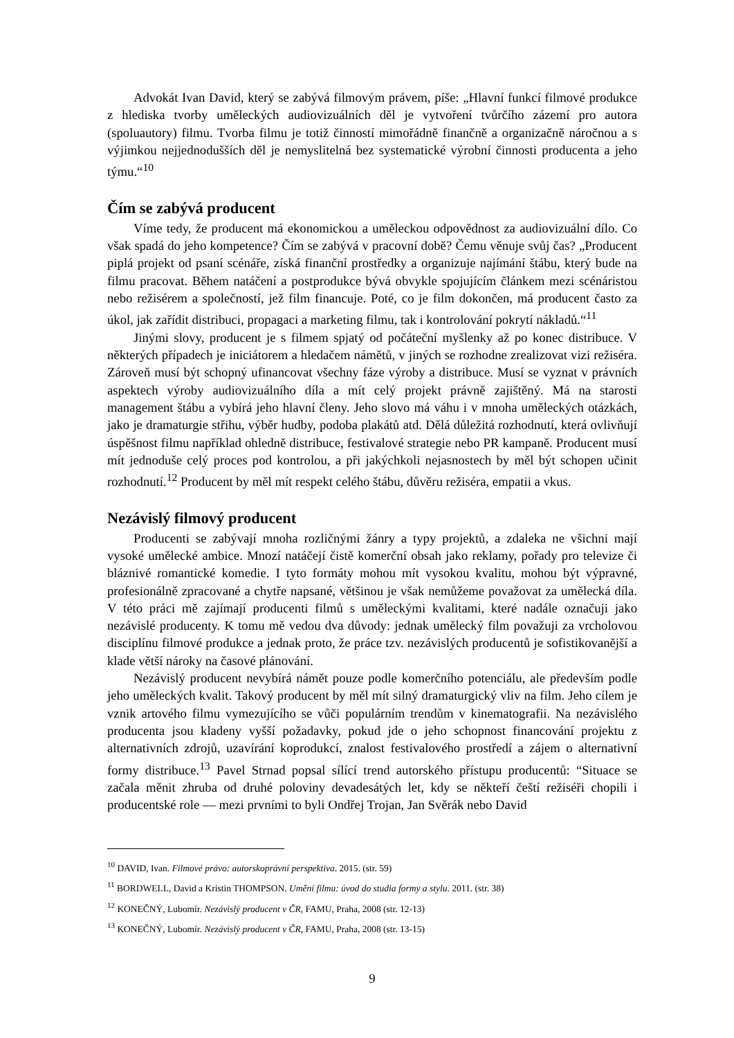Advokát Ivan David, který se zabývá filmovým právem, píše: „Hlavní funkcí filmové produkce z hlediska tvorby uměleckých audiovizuálních děl je vytvoření tvůrčího zázemí pro autora (spoluautory) filmu. Tvorba filmu je totiž činností mimořádně finančně a organizačně náročnou a s výjimkou nejjednodušších děl je nemyslitelná bez systematické výrobní činnosti producenta a jeho týmu.“<sup>10</sup>
Čím se zabývá producent
Víme tedy, že producent má ekonomickou a uměleckou odpovědnost za audiovizuální dílo. Co však spadá do jeho kompetence? Čím se zabývá v pracovní době? Čemu věnuje svůj čas? „Producent piplá projekt od psaní scénáře, získá finanční prostředky a organizuje najímání štábu, který bude na filmu pracovat. Během natáčení a postprodukce bývá obvykle spojujícím článkem mezi scénáristou nebo režisérem a společností, jež film financuje. Poté, co je film dokončen, má producent často za úkol, jak zařídit distribuci, propagaci a marketing filmu, tak i kontrolování pokrytí nákladů.“<sup>11</sup>
Jinými slovy, producent je s filmem spjatý od počáteční myšlenky až po konec distribuce. V některých případech je iniciátorem a hledačem námětů, v jiných se rozhodne zrealizovat vizi režiséra. Zároveň musí být schopný ufinancovat všechny fáze výroby a distribuce. Musí se vyznat v právních aspektech výroby audiovizuálního díla a mít celý projekt právně zajištěný. Má na starosti management štábu a vybírá jeho hlavní členy. Jeho slovo má váhu i v mnoha uměleckých otázkách, jako je dramaturgie střihu, výběr hudby, podoba plakátů atd. Dělá důležitá rozhodnutí, která ovlivňují úspěšnost filmu například ohledně distribuce, festivalové strategie nebo PR kampaně. Producent musí mít jednoduše celý proces pod kontrolou, a při jakýchkoli nejasnostech by měl být schopen učinit rozhodnutí.<sup>12</sup> Producent by měl mít respekt celého štábu, důvěru režiséra, empatii a vkus.
Nezávislý filmový producent
Producenti se zabývají mnoha rozličnými žánry a typy projektů, a zdaleka ne všichni mají vysoké umělecké ambice. Mnozí natáčejí čistě komerční obsah jako reklamy, pořady pro televize či bláznivé romantické komedie. I tyto formáty mohou mít vysokou kvalitu, mohou být výpravné, profesionálně zpracované a chytře napsané, většinou je však nemůžeme považovat za umělecká díla. V této práci mě zajímají producenti filmů s uměleckými kvalitami, které nadále označuji jako nezávislé producenty. K tomu mě vedou dva důvody: jednak umělecký film považuji za vrcholovou disciplínu filmové produkce a jednak proto, že práce tzv. nezávislých producentů je sofistikovanější a klade větší nároky na časové plánování.
Nezávislý producent nevybírá námět pouze podle komerčního potenciálu, ale především podle jeho uměleckých kvalit. Takový producent by měl mít silný dramaturgický vliv na film. Jeho cílem je vznik artového filmu vymezujícího se vůči populárním trendům v kinematografii. Na nezávislého producenta jsou kladeny vyšší požadavky, pokud jde o jeho schopnost financování projektu z alternativních zdrojů, uzavírání koprodukcí, znalost festivalového prostředí a zájem o alternativní formy distribuce.<sup>13</sup> Pavel Strnad popsal sílící trend autorského přístupu producentů: “Situace se začala měnit zhruba od druhé poloviny devadesátých let, kdy se někteří čeští režiséři chopili i producentské role — mezi prvními to byli Ondřej Trojan, Jan Svěrák nebo David
<sup>10</sup> DAVID, Ivan. Filmové právo: autorskoprávní perspektiva. 2015. (str. 59)
<sup>11</sup> BORDWELL, David a Kristin THOMPSON. Umění filmu: úvod do studia formy a stylu. 2011. (str. 38)
<sup>12</sup> KONEČNÝ, Lubomír. Nezávislý producent v ČR, FAMU, Praha, 2008 (str. 12-13)
<sup>13</sup> KONEČNÝ, Lubomír. Nezávislý producent v ČR, FAMU, Praha, 2008 (str. 13-15)
9